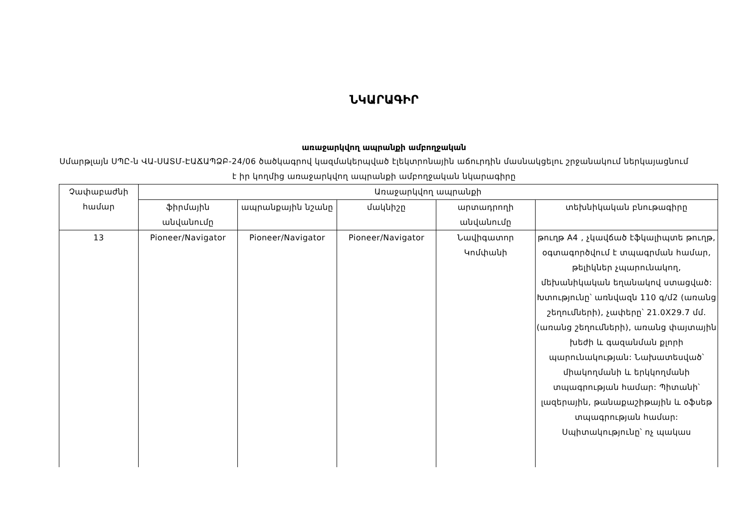ՆԿԱՐԱԳԻՐ
առաջարկվող ապրանքի ամբողջական
Սմարթլայն ՍՊԸ-ն ՎԱ-ՍԱՏՄ-ԷԱՃԱՊՁԲ-24/06 ծածկագրով կազմակերպված էլեկտրոնային աճուրդին մասնակցելու շրջանակում ներկայացնում է իր կողմից առաջարկվող ապրանքի ամբողջական նկարագիրը
| Չափաբաժնի համար | Առաջարկվող ապրանքի | | | | |
| --- | --- | --- | --- | --- | --- |
| | ֆիրմային անվանումը | ապրանքային նշանը | մակնիշը | արտադրողի անվանումը | տեխնիկական բնութագիրը |
| 13 | Pioneer/Navigator | Pioneer/Navigator | Pioneer/Navigator | Նավիգատոր Կոմփանի | թուղթ A4 , չկավճած էֆկալիպտե թուղթ, օգտագործվում է տպագրման համար, թելիկներ չպարունակող, մեխանիկական եղանակով ստացված: Խտությունը՝ առնվազն 110 գ/մ2 (առանց շեղումների), չափերը՝ 21.0X29.7 մմ. (առանց շեղումների), առանց փայտային խեժի և գազանման քլորի պարունակության: Նախատեսված՝ միակողմանի և երկկողմանի տպագրության համար: Պիտանի՝ լազերային, թանաքաշիթային և օֆսեթ տպագրության համար: Սպիտակությունը՝ ոչ պակաս |